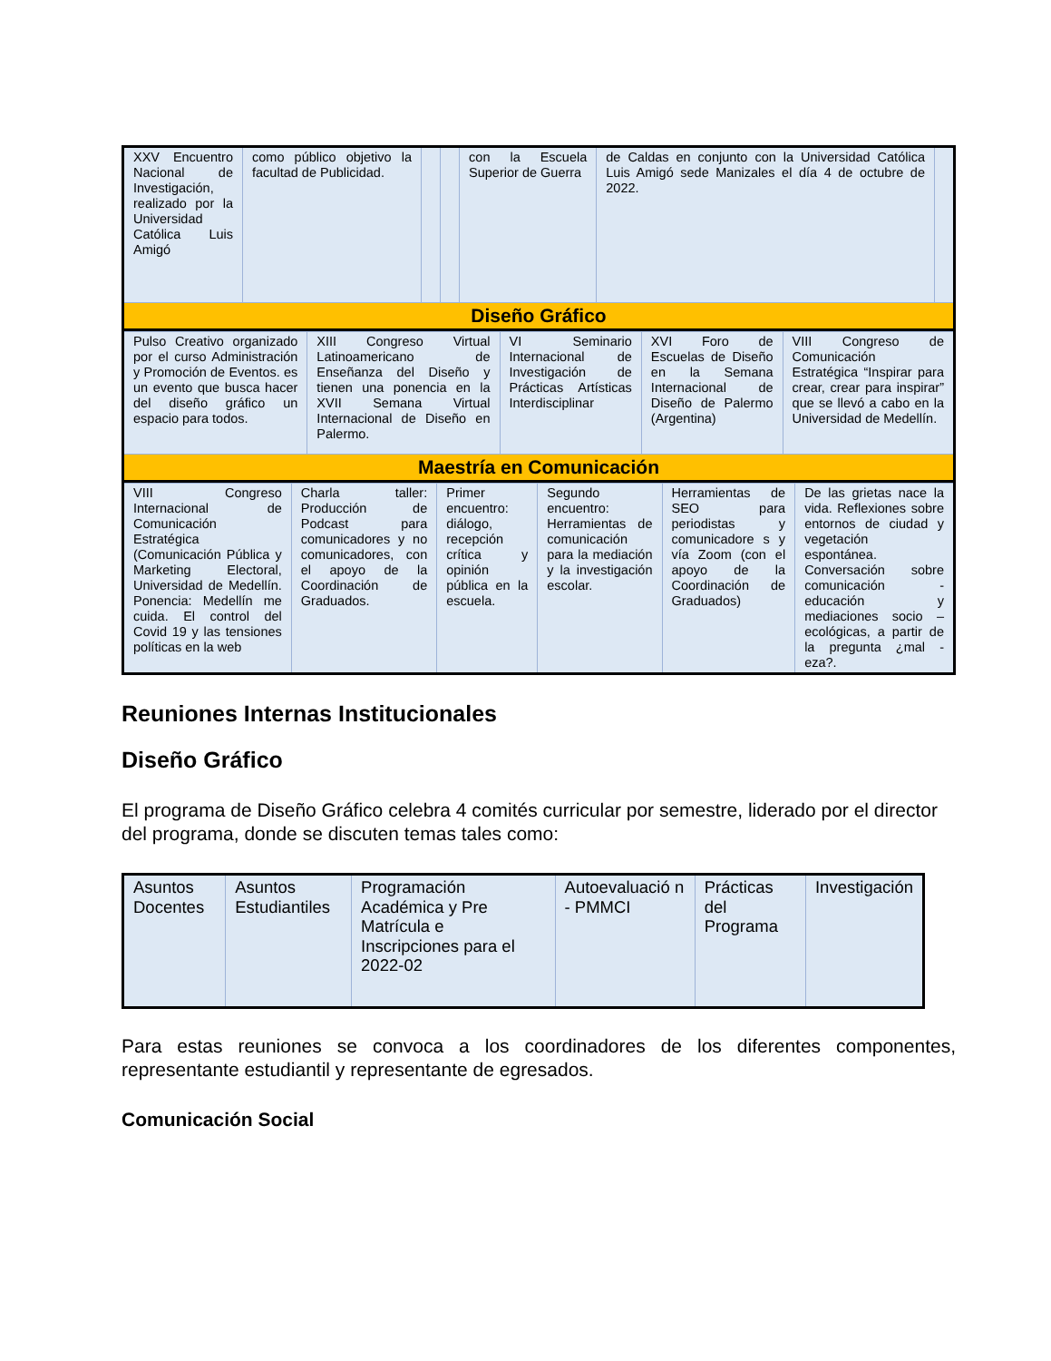| XXV Encuentro Nacional de Investigación, realizado por la Universidad Católica Luis Amigó | como público objetivo la facultad de Publicidad. | | | con la Escuela Superior de Guerra | de Caldas en conjunto con la Universidad Católica Luis Amigó sede Manizales el día 4 de octubre de 2022. | |
| Diseño Gráfico | | | | | | |
| Pulso Creativo organizado por el curso Administración y Promoción de Eventos. es un evento que busca hacer del diseño gráfico un espacio para todos. | XIII Congreso Virtual Latinoamericano de Enseñanza del Diseño y tienen una ponencia en la XVII Semana Virtual Internacional de Diseño en Palermo. | VI Seminario Internacional de Investigación de Prácticas Artísticas Interdisciplinar | XVI Foro de Escuelas de Diseño en la Semana Internacional de Diseño de Palermo (Argentina) | VIII Congreso de Comunicación Estratégica “Inspirar para crear, crear para inspirar” que se llevó a cabo en la Universidad de Medellín. |
| Maestría en Comunicación | | | | |
| VIII Congreso Internacional de Comunicación Estratégica (Comunicación Pública y Marketing Electoral, Universidad de Medellín. Ponencia: Medellín me cuida. El control del Covid 19 y las tensiones políticas en la web | Charla taller: Producción de Podcast para comunicadores y no comunicadores, con el apoyo de la Coordinación de Graduados. | Primer encuentro: diálogo, recepción crítica y opinión pública en la escuela. | Segundo encuentro: Herramientas de comunicación para la mediación y la investigación escolar. | Herramientas de SEO para periodistas y comunicadore s y vía Zoom (con el apoyo de la Coordinación de Graduados) | De las grietas nace la vida. Reflexiones sobre entornos de ciudad y vegetación espontánea. Conversación sobre comunicación - educación y mediaciones socio – ecológicas, a partir de la pregunta ¿mal - eza?. |
Reuniones Internas Institucionales
Diseño Gráfico
El programa de Diseño Gráfico celebra 4 comités curricular por semestre, liderado por el director del programa, donde se discuten temas tales como:
| Asuntos Docentes | Asuntos Estudiantiles | Programación Académica y Pre Matrícula e Inscripciones para el 2022-02 | Autoevaluació n - PMMCI | Prácticas del Programa | Investigación |
Para estas reuniones se convoca a los coordinadores de los diferentes componentes, representante estudiantil y representante de egresados.
Comunicación Social